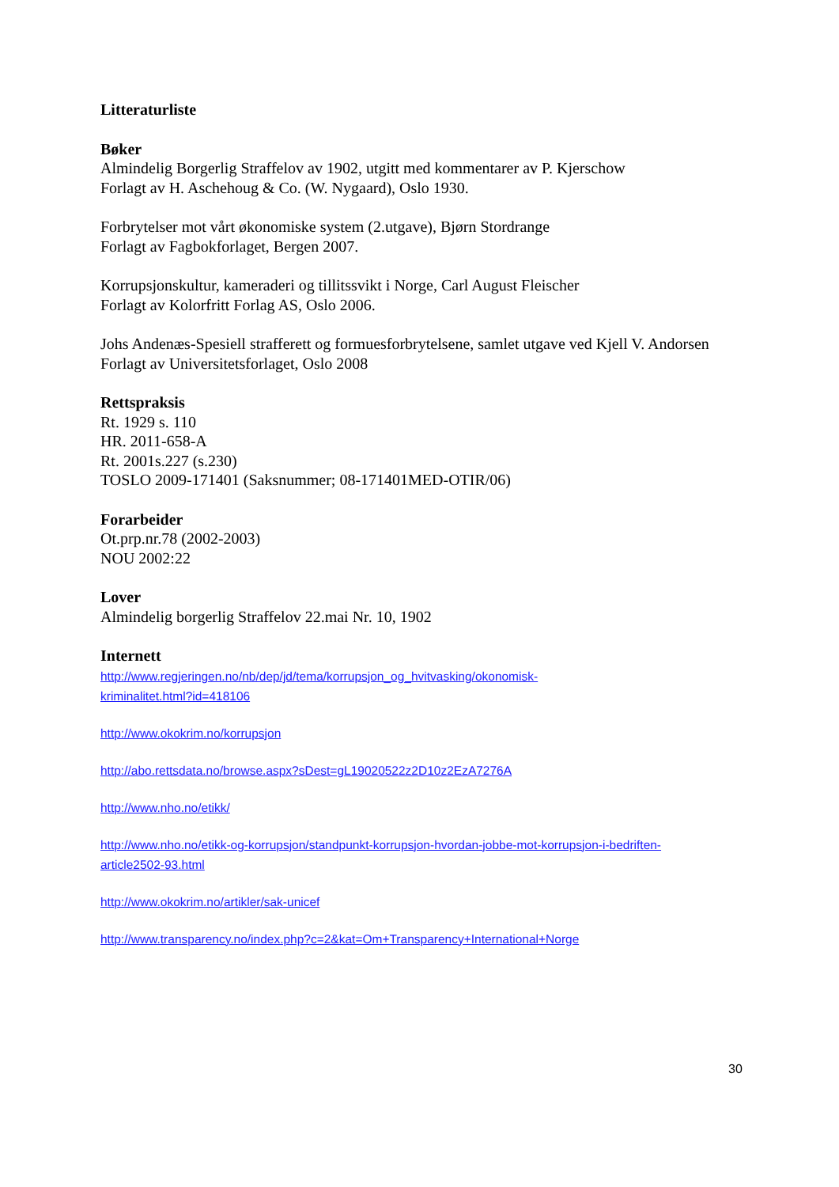Litteraturliste
Bøker
Almindelig Borgerlig Straffelov av 1902, utgitt med kommentarer av P. Kjerschow
Forlagt av H. Aschehoug & Co. (W. Nygaard), Oslo 1930.
Forbrytelser mot vårt økonomiske system (2.utgave), Bjørn Stordrange
Forlagt av Fagbokforlaget, Bergen 2007.
Korrupsjonskultur, kameraderi og tillitssvikt i Norge, Carl August Fleischer
Forlagt av Kolorfritt Forlag AS, Oslo 2006.
Johs Andenæs-Spesiell strafferett og formuesforbrytelsene, samlet utgave ved Kjell V. Andorsen
Forlagt av Universitetsforlaget, Oslo 2008
Rettspraksis
Rt. 1929 s. 110
HR. 2011-658-A
Rt. 2001s.227 (s.230)
TOSLO 2009-171401 (Saksnummer; 08-171401MED-OTIR/06)
Forarbeider
Ot.prp.nr.78 (2002-2003)
NOU 2002:22
Lover
Almindelig borgerlig Straffelov 22.mai Nr. 10, 1902
Internett
http://www.regjeringen.no/nb/dep/jd/tema/korrupsjon_og_hvitvasking/okonomisk-
kriminalitet.html?id=418106
http://www.okokrim.no/korrupsjon
http://abo.rettsdata.no/browse.aspx?sDest=gL19020522z2D10z2EzA7276A
http://www.nho.no/etikk/
http://www.nho.no/etikk-og-korrupsjon/standpunkt-korrupsjon-hvordan-jobbe-mot-korrupsjon-i-bedriften-
article2502-93.html
http://www.okokrim.no/artikler/sak-unicef
http://www.transparency.no/index.php?c=2&kat=Om+Transparency+International+Norge
30